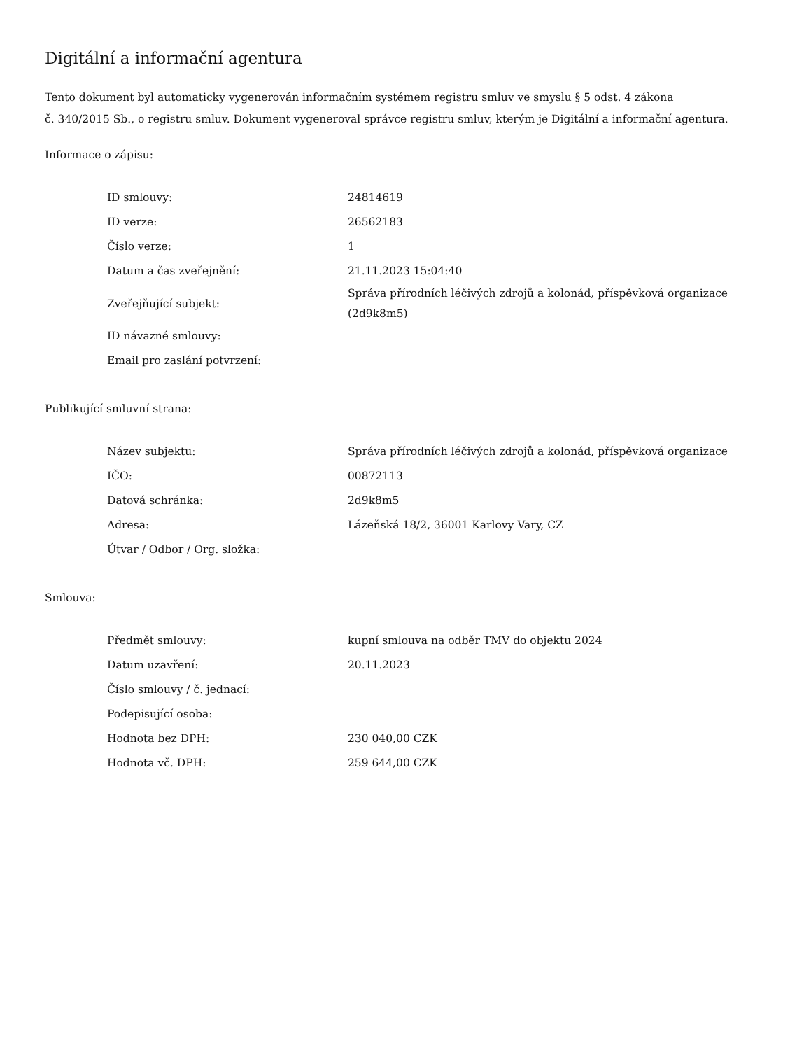Digitální a informační agentura
Tento dokument byl automaticky vygenerován informačním systémem registru smluv ve smyslu § 5 odst. 4 zákona
č. 340/2015 Sb., o registru smluv. Dokument vygeneroval správce registru smluv, kterým je Digitální a informační agentura.
Informace o zápisu:
| ID smlouvy: | 24814619 |
| ID verze: | 26562183 |
| Číslo verze: | 1 |
| Datum a čas zveřejnění: | 21.11.2023 15:04:40 |
| Zveřejňující subjekt: | Správa přírodních léčivých zdrojů a kolonád, příspěvková organizace (2d9k8m5) |
| ID návazné smlouvy: | |
| Email pro zaslání potvrzení: | |
Publikující smluvní strana:
| Název subjektu: | Správa přírodních léčivých zdrojů a kolonád, příspěvková organizace |
| IČO: | 00872113 |
| Datová schránka: | 2d9k8m5 |
| Adresa: | Lázeňská 18/2, 36001 Karlovy Vary, CZ |
| Útvar / Odbor / Org. složka: | |
Smlouva:
| Předmět smlouvy: | kupní smlouva na odběr TMV do objektu 2024 |
| Datum uzavření: | 20.11.2023 |
| Číslo smlouvy / č. jednací: | |
| Podepisující osoba: | |
| Hodnota bez DPH: | 230 040,00 CZK |
| Hodnota vč. DPH: | 259 644,00 CZK |